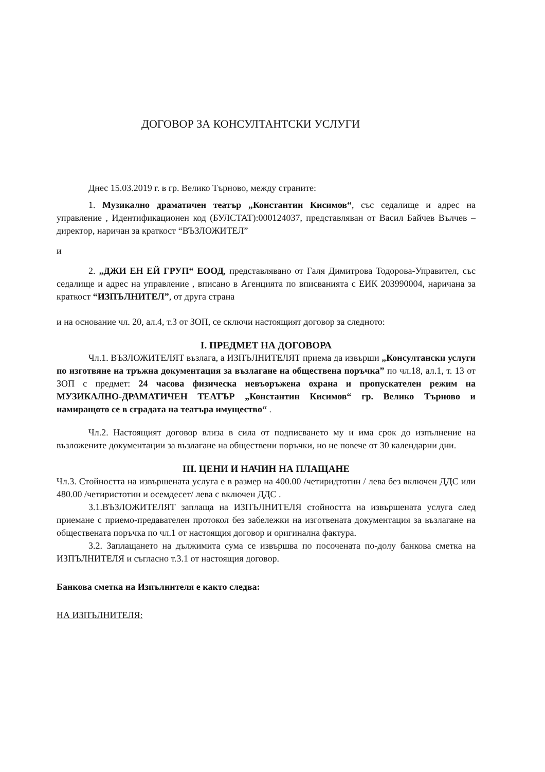ДОГОВОР ЗА КОНСУЛТАНТСКИ УСЛУГИ
Днес 15.03.2019 г. в гр. Велико Търново, между страните:
1. Музикално драматичен театър „Константин Кисимов“, със седалище и адрес на управление , Идентификационен код (БУЛСТАТ):000124037, представляван от Васил Байчев Вълчев – директор, наричан за краткост “ВЪЗЛОЖИТЕЛ”
и
2. „ДЖИ ЕН ЕЙ ГРУП“ ЕООД, представлявано от Галя Димитрова Тодорова-Управител, със седалище и адрес на управление , вписано в Агенцията по вписванията с ЕИК 203990004, наричана за краткост “ИЗПЪЛНИТЕЛ”, от друга страна
и на основание чл. 20, ал.4, т.3 от ЗОП, се сключи настоящият договор за следното:
I. ПРЕДМЕТ НА ДОГОВОРА
Чл.1. ВЪЗЛОЖИТЕЛЯТ възлага, а ИЗПЪЛНИТЕЛЯТ приема да извърши „Консултански услуги по изготвяне на тръжна документация за възлагане на обществена поръчка” по чл.18, ал.1, т. 13 от ЗОП с предмет: 24 часова физическа невъоръжена охрана и пропускателен режим на МУЗИКАЛНО-ДРАМАТИЧЕН ТЕАТЪР „Константин Кисимов“ гр. Велико Търново и намиращото се в сградата на театъра имущество“ .
Чл.2. Настоящият договор влиза в сила от подписването му и има срок до изпълнение на възложените документации за възлагане на обществени поръчки, но не повече от 30 календарни дни.
III. ЦЕНИ И НАЧИН НА ПЛАЩАНЕ
Чл.3. Стойността на извършената услуга е в размер на 400.00 /четиридтотин / лева без включен ДДС или 480.00 /четиристотин и осемдесет/ лева с включен ДДС .
3.1.ВЪЗЛОЖИТЕЛЯТ заплаща на ИЗПЪЛНИТЕЛЯ стойността на извършената услуга след приемане с приемо-предавателен протокол без забележки на изготвената документация за възлагане на обществената поръчка по чл.1 от настоящия договор и оригинална фактура.
3.2. Заплащането на дължимита сума се извършва по посочената по-долу банкова сметка на ИЗПЪЛНИТЕЛЯ и съгласно т.3.1 от настоящия договор.
Банкова сметка на Изпълнителя е както следва:
НА ИЗПЪЛНИТЕЛЯ: